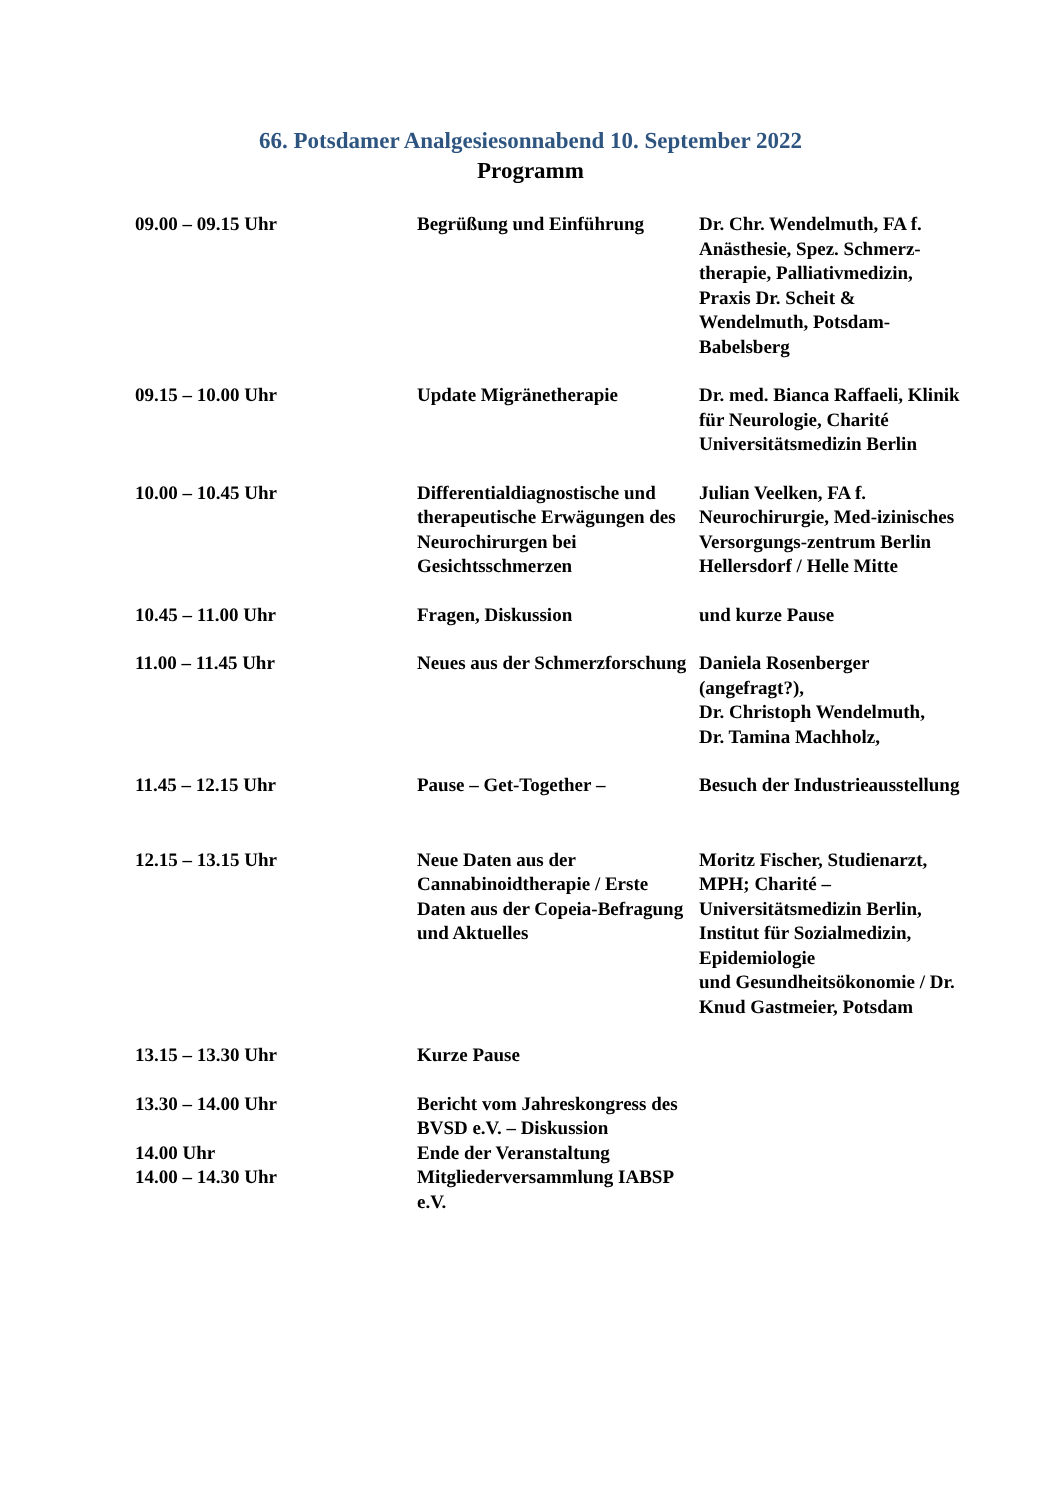66. Potsdamer Analgesiesonnabend 10. September 2022
Programm
| 09.00 – 09.15 Uhr | Begrüßung und Einführung | Dr. Chr. Wendelmuth, FA f. Anästhesie, Spez. Schmerz-therapie, Palliativmedizin, Praxis Dr. Scheit & Wendelmuth, Potsdam-Babelsberg |
| 09.15 – 10.00 Uhr | Update Migränetherapie | Dr. med. Bianca Raffaeli, Klinik für Neurologie, Charité Universitätsmedizin Berlin |
| 10.00 – 10.45 Uhr | Differentialdiagnostische und therapeutische Erwägungen des Neurochirurgen bei Gesichtsschmerzen | Julian Veelken, FA f. Neurochirurgie, Med-izinisches Versorgungs-zentrum Berlin Hellersdorf / Helle Mitte |
| 10.45 – 11.00 Uhr | Fragen, Diskussion | und kurze Pause |
| 11.00 – 11.45 Uhr | Neues aus der Schmerzforschung | Daniela Rosenberger (angefragt?), Dr. Christoph Wendelmuth, Dr. Tamina Machholz, |
| 11.45 – 12.15 Uhr | Pause – Get-Together – | Besuch der Industrieausstellung |
| 12.15 – 13.15 Uhr | Neue Daten aus der Cannabinoidtherapie / Erste Daten aus der Copeia-Befragung und Aktuelles | Moritz Fischer, Studienarzt, MPH; Charité – Universitätsmedizin Berlin, Institut für Sozialmedizin, Epidemiologie und Gesundheitsökonomie / Dr. Knud Gastmeier, Potsdam |
| 13.15 – 13.30 Uhr | Kurze Pause | |
| 13.30 – 14.00 Uhr | Bericht vom Jahreskongress des BVSD e.V. – Diskussion | |
| 14.00 Uhr | Ende der Veranstaltung | |
| 14.00 – 14.30 Uhr | Mitgliederversammlung IABSP e.V. | |